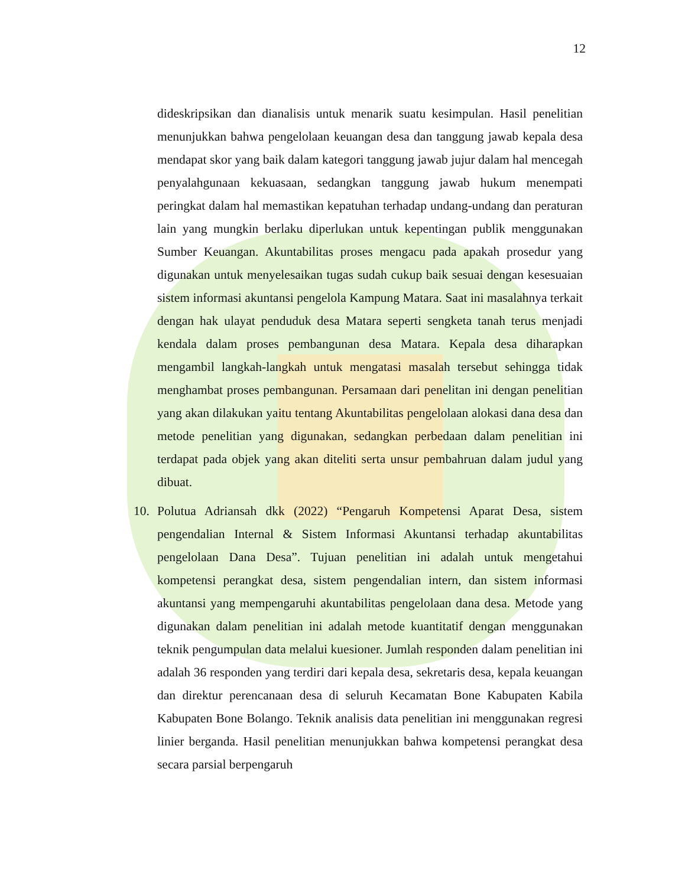12
dideskripsikan dan dianalisis untuk menarik suatu kesimpulan. Hasil penelitian menunjukkan bahwa pengelolaan keuangan desa dan tanggung jawab kepala desa mendapat skor yang baik dalam kategori tanggung jawab jujur dalam hal mencegah penyalahgunaan kekuasaan, sedangkan tanggung jawab hukum menempati peringkat dalam hal memastikan kepatuhan terhadap undang-undang dan peraturan lain yang mungkin berlaku diperlukan untuk kepentingan publik menggunakan Sumber Keuangan. Akuntabilitas proses mengacu pada apakah prosedur yang digunakan untuk menyelesaikan tugas sudah cukup baik sesuai dengan kesesuaian sistem informasi akuntansi pengelola Kampung Matara. Saat ini masalahnya terkait dengan hak ulayat penduduk desa Matara seperti sengketa tanah terus menjadi kendala dalam proses pembangunan desa Matara. Kepala desa diharapkan mengambil langkah-langkah untuk mengatasi masalah tersebut sehingga tidak menghambat proses pembangunan. Persamaan dari penelitan ini dengan penelitian yang akan dilakukan yaitu tentang Akuntabilitas pengelolaan alokasi dana desa dan metode penelitian yang digunakan, sedangkan perbedaan dalam penelitian ini terdapat pada objek yang akan diteliti serta unsur pembahruan dalam judul yang dibuat.
10. Polutua Adriansah dkk (2022) “Pengaruh Kompetensi Aparat Desa, sistem pengendalian Internal & Sistem Informasi Akuntansi terhadap akuntabilitas pengelolaan Dana Desa”. Tujuan penelitian ini adalah untuk mengetahui kompetensi perangkat desa, sistem pengendalian intern, dan sistem informasi akuntansi yang mempengaruhi akuntabilitas pengelolaan dana desa. Metode yang digunakan dalam penelitian ini adalah metode kuantitatif dengan menggunakan teknik pengumpulan data melalui kuesioner. Jumlah responden dalam penelitian ini adalah 36 responden yang terdiri dari kepala desa, sekretaris desa, kepala keuangan dan direktur perencanaan desa di seluruh Kecamatan Bone Kabupaten Kabila Kabupaten Bone Bolango. Teknik analisis data penelitian ini menggunakan regresi linier berganda. Hasil penelitian menunjukkan bahwa kompetensi perangkat desa secara parsial berpengaruh